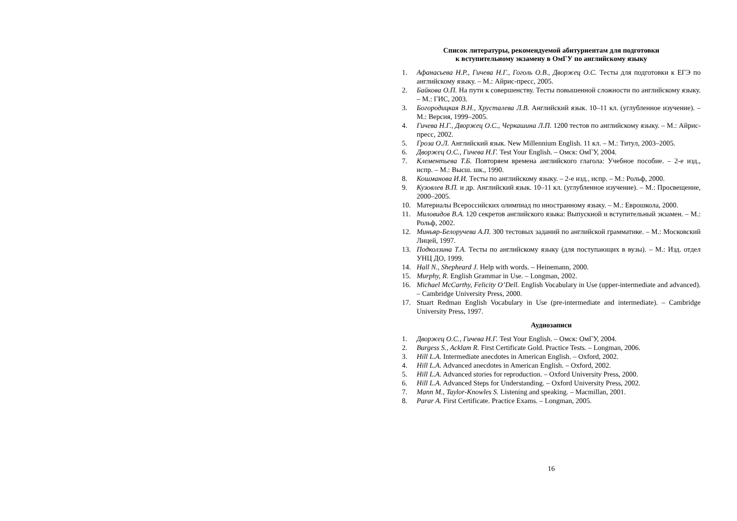Список литературы, рекомендуемой абитуриентам для подготовки
к вступительному экзамену в ОмГУ по английскому языку
1. Афанасьева Н.Р., Гичева Н.Г., Гоголь О.В., Дворжец О.С. Тесты для подготовки к ЕГЭ по английскому языку. – М.: Айрис-пресс, 2005.
2. Байкова О.П. На пути к совершенству. Тесты повышенной сложности по английскому языку. – М.: ГИС, 2003.
3. Богородицкая В.Н., Хрусталева Л.В. Английский язык. 10–11 кл. (углубленное изучение). – М.: Версия, 1999–2005.
4. Гичева Н.Г., Дворжец О.С., Черкашина Л.П. 1200 тестов по английскому языку. – М.: Айрис-пресс, 2002.
5. Гроза О.Л. Английский язык. New Millennium English. 11 кл. – М.: Титул, 2003–2005.
6. Дворжец О.С., Гичева Н.Г. Test Your English. – Омск: ОмГУ, 2004.
7. Клементьева Т.Б. Повторяем времена английского глагола: Учебное пособие. – 2-е изд., испр. – М.: Высш. шк., 1990.
8. Кошманова И.И. Тесты по английскому языку. – 2-е изд., испр. – М.: Рольф, 2000.
9. Кузовлев В.П. и др. Английский язык. 10–11 кл. (углубленное изучение). – М.: Просвещение, 2000–2005.
10. Материалы Всероссийских олимпиад по иностранному языку. – М.: Еврошкола, 2000.
11. Миловидов В.А. 120 секретов английского языка: Выпускной и вступительный экзамен. – М.: Рольф, 2002.
12. Миньяр-Белоручева А.П. 300 тестовых заданий по английской грамматике. – М.: Московский Лицей, 1997.
13. Подколзина Т.А. Тесты по английскому языку (для поступающих в вузы). – М.: Изд. отдел УНЦ ДО, 1999.
14. Hall N., Shepheard J. Help with words. – Heinemann, 2000.
15. Murphy, R. English Grammar in Use. – Longman, 2002.
16. Michael McCarthy, Felicity O’Dell. English Vocabulary in Use (upper-intermediate and advanced). – Cambridge University Press, 2000.
17. Stuart Redman English Vocabulary in Use (pre-intermediate and intermediate). – Cambridge University Press, 1997.
Аудиозаписи
1. Дворжец О.С., Гичева Н.Г. Test Your English. – Омск: ОмГУ, 2004.
2. Burgess S., Acklam R. First Certificate Gold. Practice Tests. – Longman, 2006.
3. Hill L.A. Intermediate anecdotes in American English. – Oxford, 2002.
4. Hill L.A. Advanced anecdotes in American English. – Oxford, 2002.
5. Hill L.A. Advanced stories for reproduction. – Oxford University Press, 2000.
6. Hill L.A. Advanced Steps for Understanding. – Oxford University Press, 2002.
7. Mann M., Taylor-Knowles S. Listening and speaking. – Macmillan, 2001.
8. Parar A. First Certificate. Practice Exams. – Longman, 2005.
16